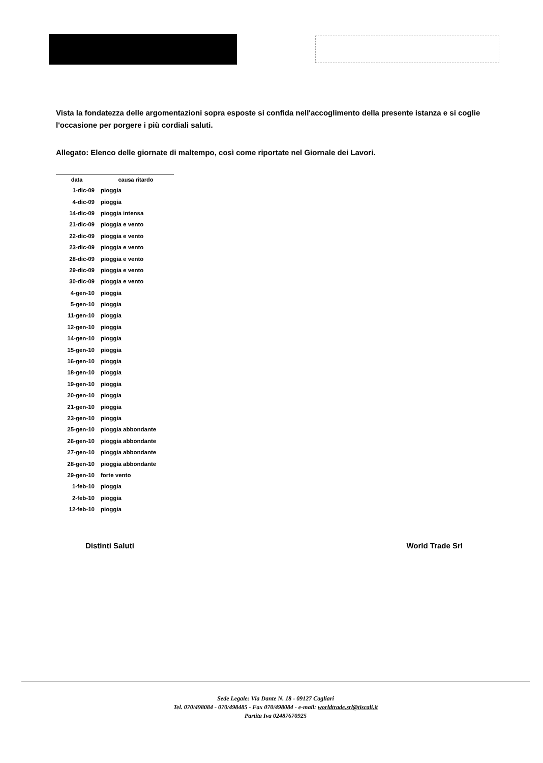Vista la fondatezza delle argomentazioni sopra esposte si confida nell'accoglimento della presente istanza e si coglie l'occasione per porgere i più cordiali saluti.
Allegato: Elenco delle giornate di maltempo, così come riportate nel Giornale dei Lavori.
| data | causa ritardo |
| --- | --- |
| 1-dic-09 | pioggia |
| 4-dic-09 | pioggia |
| 14-dic-09 | pioggia intensa |
| 21-dic-09 | pioggia e vento |
| 22-dic-09 | pioggia e vento |
| 23-dic-09 | pioggia e vento |
| 28-dic-09 | pioggia e vento |
| 29-dic-09 | pioggia e vento |
| 30-dic-09 | pioggia e vento |
| 4-gen-10 | pioggia |
| 5-gen-10 | pioggia |
| 11-gen-10 | pioggia |
| 12-gen-10 | pioggia |
| 14-gen-10 | pioggia |
| 15-gen-10 | pioggia |
| 16-gen-10 | pioggia |
| 18-gen-10 | pioggia |
| 19-gen-10 | pioggia |
| 20-gen-10 | pioggia |
| 21-gen-10 | pioggia |
| 23-gen-10 | pioggia |
| 25-gen-10 | pioggia abbondante |
| 26-gen-10 | pioggia abbondante |
| 27-gen-10 | pioggia abbondante |
| 28-gen-10 | pioggia abbondante |
| 29-gen-10 | forte vento |
| 1-feb-10 | pioggia |
| 2-feb-10 | pioggia |
| 12-feb-10 | pioggia |
Distinti Saluti World Trade Srl
Sede Legale: Via Dante N. 18 - 09127 Cagliari
Tel. 070/498084 - 070/498485 - Fax 070/498084 - e-mail: worldtrade.srl@tiscali.it
Partita Iva 02487670925